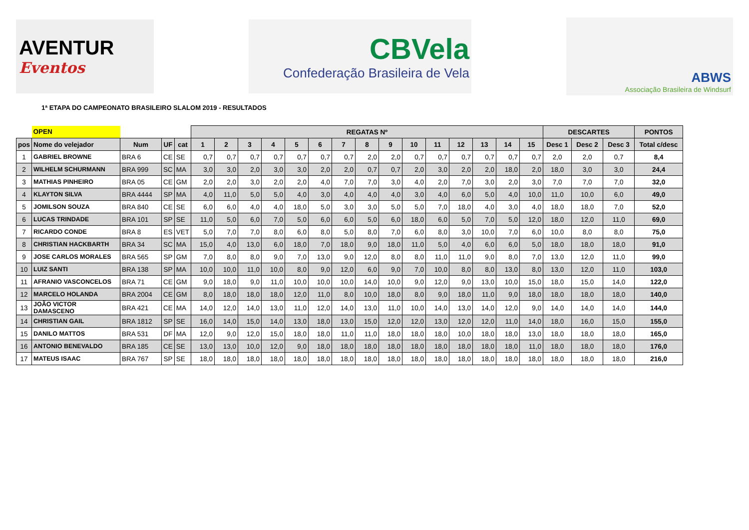AVENTUR
Eventos
CBVela
Confederação Brasileira de Vela
ABWS
Associação Brasileira de Windsurf
1ª ETAPA DO CAMPEONATO BRASILEIRO SLALOM 2019 - RESULTADOS
| | OPEN | | | | REGATAS Nº | | | | | | | | | | | | | | | DESCARTES | | | PONTOS |
| --- | --- | --- | --- | --- | --- | --- | --- | --- | --- | --- | --- | --- | --- | --- | --- | --- | --- | --- | --- | --- | --- | --- | --- |
| pos | Nome do velejador | Num | UF | cat | 1 | 2 | 3 | 4 | 5 | 6 | 7 | 8 | 9 | 10 | 11 | 12 | 13 | 14 | 15 | Desc 1 | Desc 2 | Desc 3 | Total c/desc |
| 1 | GABRIEL BROWNE | BRA 6 | CE | SE | 0,7 | 0,7 | 0,7 | 0,7 | 0,7 | 0,7 | 0,7 | 2,0 | 2,0 | 0,7 | 0,7 | 0,7 | 0,7 | 0,7 | 0,7 | 2,0 | 2,0 | 0,7 | 8,4 |
| 2 | WILHELM SCHURMANN | BRA 999 | SC | MA | 3,0 | 3,0 | 2,0 | 3,0 | 3,0 | 2,0 | 2,0 | 0,7 | 0,7 | 2,0 | 3,0 | 2,0 | 2,0 | 18,0 | 2,0 | 18,0 | 3,0 | 3,0 | 24,4 |
| 3 | MATHIAS PINHEIRO | BRA 05 | CE | GM | 2,0 | 2,0 | 3,0 | 2,0 | 2,0 | 4,0 | 7,0 | 7,0 | 3,0 | 4,0 | 2,0 | 7,0 | 3,0 | 2,0 | 3,0 | 7,0 | 7,0 | 7,0 | 32,0 |
| 4 | KLAYTON SILVA | BRA 4444 | SP | MA | 4,0 | 11,0 | 5,0 | 5,0 | 4,0 | 3,0 | 4,0 | 4,0 | 4,0 | 3,0 | 4,0 | 6,0 | 5,0 | 4,0 | 10,0 | 11,0 | 10,0 | 6,0 | 49,0 |
| 5 | JOMILSON SOUZA | BRA 840 | CE | SE | 6,0 | 6,0 | 4,0 | 4,0 | 18,0 | 5,0 | 3,0 | 3,0 | 5,0 | 5,0 | 7,0 | 18,0 | 4,0 | 3,0 | 4,0 | 18,0 | 18,0 | 7,0 | 52,0 |
| 6 | LUCAS TRINDADE | BRA 101 | SP | SE | 11,0 | 5,0 | 6,0 | 7,0 | 5,0 | 6,0 | 6,0 | 5,0 | 6,0 | 18,0 | 6,0 | 5,0 | 7,0 | 5,0 | 12,0 | 18,0 | 12,0 | 11,0 | 69,0 |
| 7 | RICARDO CONDE | BRA 8 | ES | VET | 5,0 | 7,0 | 7,0 | 8,0 | 6,0 | 8,0 | 5,0 | 8,0 | 7,0 | 6,0 | 8,0 | 3,0 | 10,0 | 7,0 | 6,0 | 10,0 | 8,0 | 8,0 | 75,0 |
| 8 | CHRISTIAN HACKBARTH | BRA 34 | SC | MA | 15,0 | 4,0 | 13,0 | 6,0 | 18,0 | 7,0 | 18,0 | 9,0 | 18,0 | 11,0 | 5,0 | 4,0 | 6,0 | 6,0 | 5,0 | 18,0 | 18,0 | 18,0 | 91,0 |
| 9 | JOSE CARLOS MORALES | BRA 565 | SP | GM | 7,0 | 8,0 | 8,0 | 9,0 | 7,0 | 13,0 | 9,0 | 12,0 | 8,0 | 8,0 | 11,0 | 11,0 | 9,0 | 8,0 | 7,0 | 13,0 | 12,0 | 11,0 | 99,0 |
| 10 | LUIZ SANTI | BRA 138 | SP | MA | 10,0 | 10,0 | 11,0 | 10,0 | 8,0 | 9,0 | 12,0 | 6,0 | 9,0 | 7,0 | 10,0 | 8,0 | 8,0 | 13,0 | 8,0 | 13,0 | 12,0 | 11,0 | 103,0 |
| 11 | AFRANIO VASCONCELOS | BRA 71 | CE | GM | 9,0 | 18,0 | 9,0 | 11,0 | 10,0 | 10,0 | 10,0 | 14,0 | 10,0 | 9,0 | 12,0 | 9,0 | 13,0 | 10,0 | 15,0 | 18,0 | 15,0 | 14,0 | 122,0 |
| 12 | MARCELO HOLANDA | BRA 2004 | CE | GM | 8,0 | 18,0 | 18,0 | 18,0 | 12,0 | 11,0 | 8,0 | 10,0 | 18,0 | 8,0 | 9,0 | 18,0 | 11,0 | 9,0 | 18,0 | 18,0 | 18,0 | 18,0 | 140,0 |
| 13 | JOÃO VICTOR DAMASCENO | BRA 421 | CE | MA | 14,0 | 12,0 | 14,0 | 13,0 | 11,0 | 12,0 | 14,0 | 13,0 | 11,0 | 10,0 | 14,0 | 13,0 | 14,0 | 12,0 | 9,0 | 14,0 | 14,0 | 14,0 | 144,0 |
| 14 | CHRISTIAN GAIL | BRA 1812 | SP | SE | 16,0 | 14,0 | 15,0 | 14,0 | 13,0 | 18,0 | 13,0 | 15,0 | 12,0 | 12,0 | 13,0 | 12,0 | 12,0 | 11,0 | 14,0 | 18,0 | 16,0 | 15,0 | 155,0 |
| 15 | DANILO MATTOS | BRA 531 | DF | MA | 12,0 | 9,0 | 12,0 | 15,0 | 18,0 | 18,0 | 11,0 | 11,0 | 18,0 | 18,0 | 18,0 | 10,0 | 18,0 | 18,0 | 13,0 | 18,0 | 18,0 | 18,0 | 165,0 |
| 16 | ANTONIO BENEVALDO | BRA 185 | CE | SE | 13,0 | 13,0 | 10,0 | 12,0 | 9,0 | 18,0 | 18,0 | 18,0 | 18,0 | 18,0 | 18,0 | 18,0 | 18,0 | 18,0 | 11,0 | 18,0 | 18,0 | 18,0 | 176,0 |
| 17 | MATEUS ISAAC | BRA 767 | SP | SE | 18,0 | 18,0 | 18,0 | 18,0 | 18,0 | 18,0 | 18,0 | 18,0 | 18,0 | 18,0 | 18,0 | 18,0 | 18,0 | 18,0 | 18,0 | 18,0 | 18,0 | 18,0 | 216,0 |